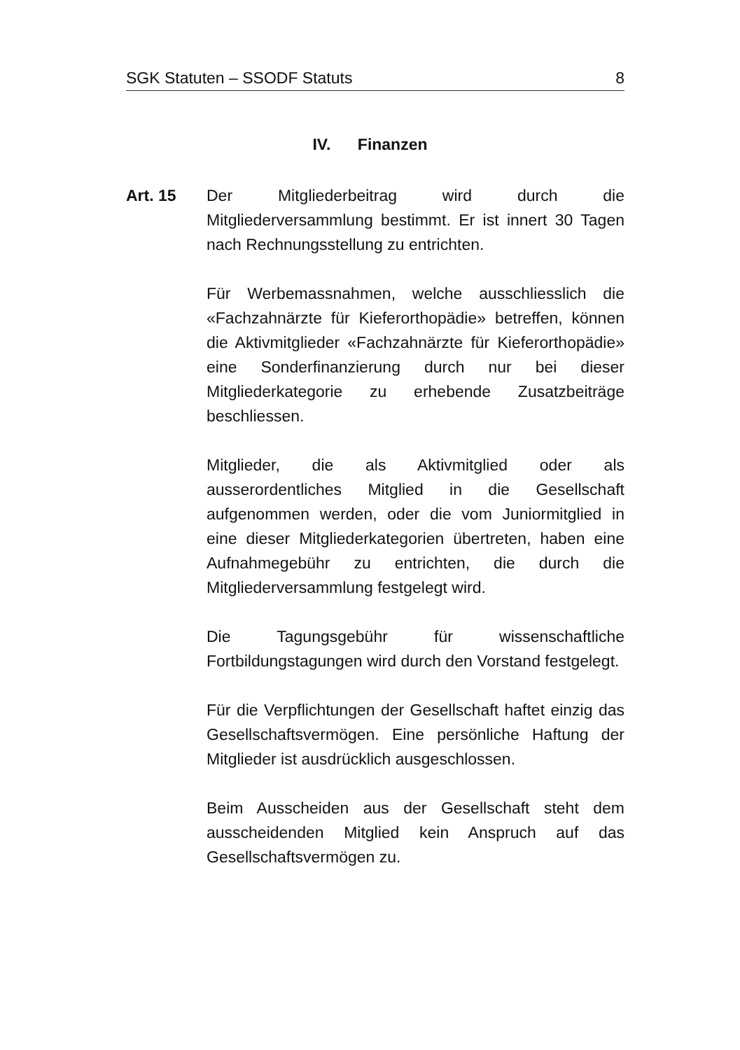SGK Statuten – SSODF Statuts 8
IV. Finanzen
Art. 15 Der Mitgliederbeitrag wird durch die Mitgliederversammlung bestimmt. Er ist innert 30 Tagen nach Rechnungsstellung zu entrichten.
Für Werbemassnahmen, welche ausschliesslich die «Fachzahnärzte für Kieferorthopädie» betreffen, können die Aktivmitglieder «Fachzahnärzte für Kieferorthopädie» eine Sonderfinanzierung durch nur bei dieser Mitgliederkategorie zu erhebende Zusatzbeiträge beschliessen.
Mitglieder, die als Aktivmitglied oder als ausserordentliches Mitglied in die Gesellschaft aufgenommen werden, oder die vom Juniormitglied in eine dieser Mitgliederkategorien übertreten, haben eine Aufnahmegebühr zu entrichten, die durch die Mitgliederversammlung festgelegt wird.
Die Tagungsgebühr für wissenschaftliche Fortbildungstagungen wird durch den Vorstand festgelegt.
Für die Verpflichtungen der Gesellschaft haftet einzig das Gesellschaftsvermögen. Eine persönliche Haftung der Mitglieder ist ausdrücklich ausgeschlossen.
Beim Ausscheiden aus der Gesellschaft steht dem ausscheidenden Mitglied kein Anspruch auf das Gesellschaftsvermögen zu.